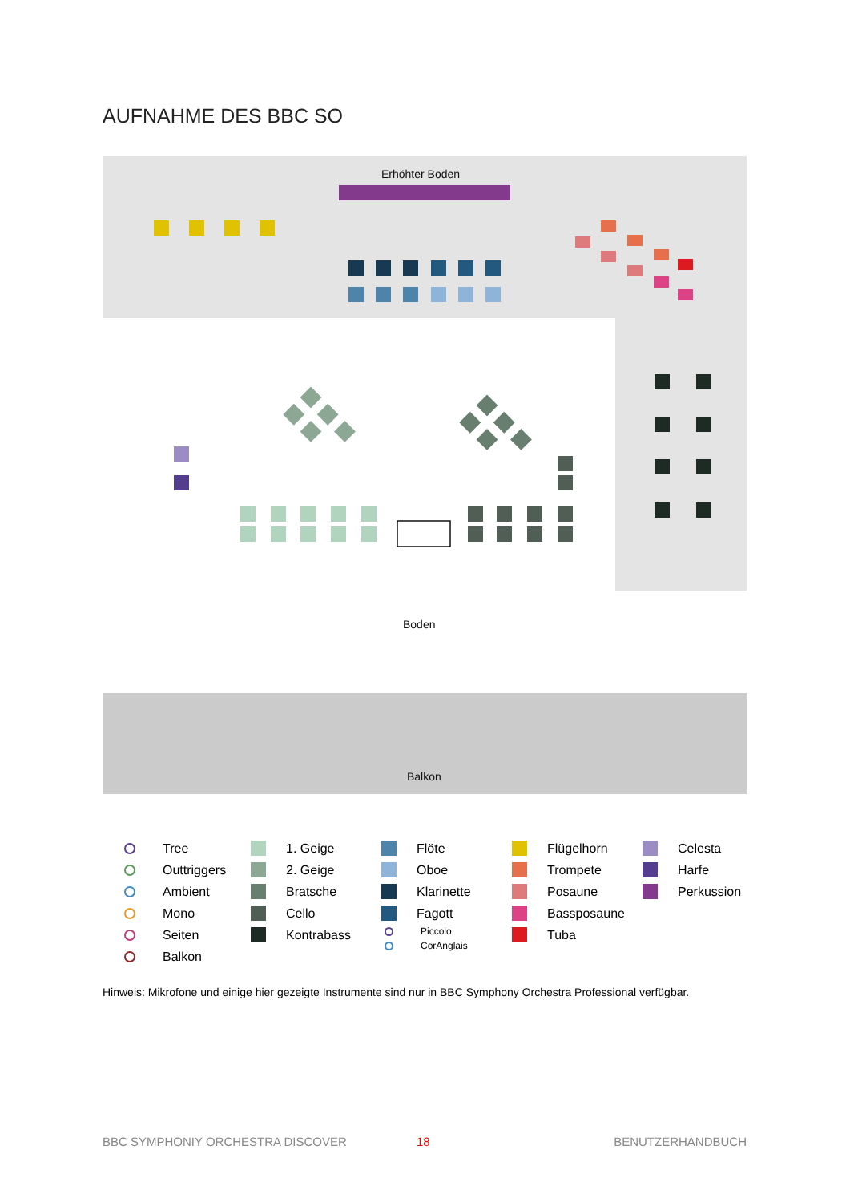AUFNAHME DES BBC SO
Erhöhter Boden
Boden
Balkon
Tree
Outtriggers
Ambient
Mono
Seiten
Balkon
1. Geige
2. Geige
Bratsche
Cello
Kontrabass
Flöte
Oboe
Klarinette
Fagott
Piccolo
CorAnglais
Flügelhorn
Trompete
Posaune
Bassposaune
Tuba
Celesta
Harfe
Perkussion
Hinweis: Mikrofone und einige hier gezeigte Instrumente sind nur in BBC Symphony Orchestra Professional verfügbar.
BBC SYMPHONIY ORCHESTRA DISCOVER
18 BENUTZERHANDBUCH